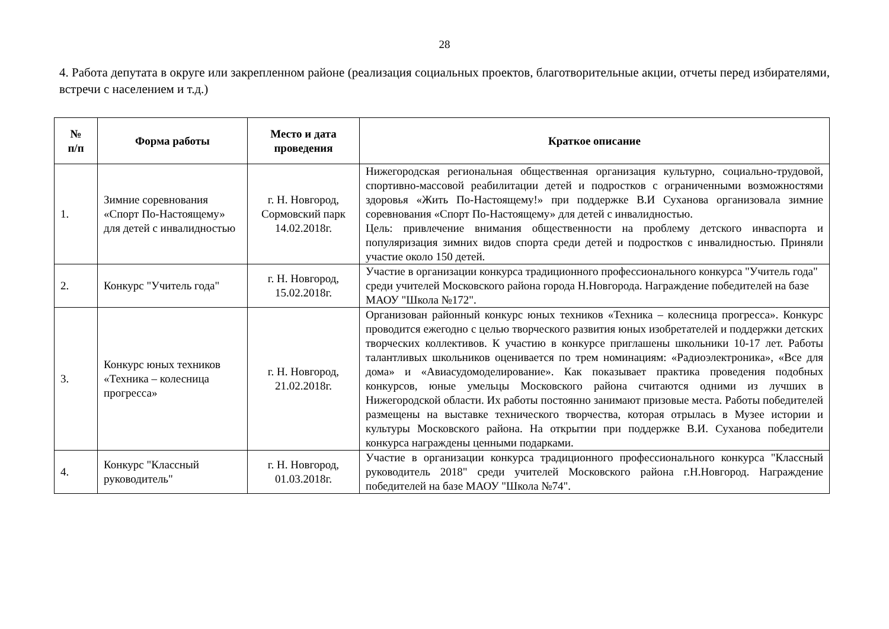28
4. Работа депутата в округе или закрепленном районе (реализация социальных проектов, благотворительные акции, отчеты перед избирателями, встречи с населением и т.д.)
| № п/п | Форма работы | Место и дата проведения | Краткое описание |
| --- | --- | --- | --- |
| 1. | Зимние соревнования «Спорт По-Настоящему» для детей с инвалидностью | г. Н. Новгород, Сормовский парк 14.02.2018г. | Нижегородская региональная общественная организация культурно, социально-трудовой, спортивно-массовой реабилитации детей и подростков с ограниченными возможностями здоровья «Жить По-Настоящему!» при поддержке В.И Суханова организовала зимние соревнования «Спорт По-Настоящему» для детей с инвалидностью. Цель: привлечение внимания общественности на проблему детского инваспорта и популяризация зимних видов спорта среди детей и подростков с инвалидностью. Приняли участие около 150 детей. |
| 2. | Конкурс "Учитель года" | г. Н. Новгород, 15.02.2018г. | Участие в организации конкурса традиционного профессионального конкурса "Учитель года" среди учителей Московского района города Н.Новгорода. Награждение победителей на базе МАОУ "Школа №172". |
| 3. | Конкурс юных техников «Техника – колесница прогресса» | г. Н. Новгород, 21.02.2018г. | Организован районный конкурс юных техников «Техника – колесница прогресса». Конкурс проводится ежегодно с целью творческого развития юных изобретателей и поддержки детских творческих коллективов. К участию в конкурсе приглашены школьники 10-17 лет. Работы талантливых школьников оценивается по трем номинациям: «Радиоэлектроника», «Все для дома» и «Авиасудомоделирование». Как показывает практика проведения подобных конкурсов, юные умельцы Московского района считаются одними из лучших в Нижегородской области. Их работы постоянно занимают призовые места. Работы победителей размещены на выставке технического творчества, которая отрылась в Музее истории и культуры Московского района. На открытии при поддержке В.И. Суханова победители конкурса награждены ценными подарками. |
| 4. | Конкурс "Классный руководитель" | г. Н. Новгород, 01.03.2018г. | Участие в организации конкурса традиционного профессионального конкурса "Классный руководитель 2018" среди учителей Московского района г.Н.Новгород. Награждение победителей на базе МАОУ "Школа №74". |